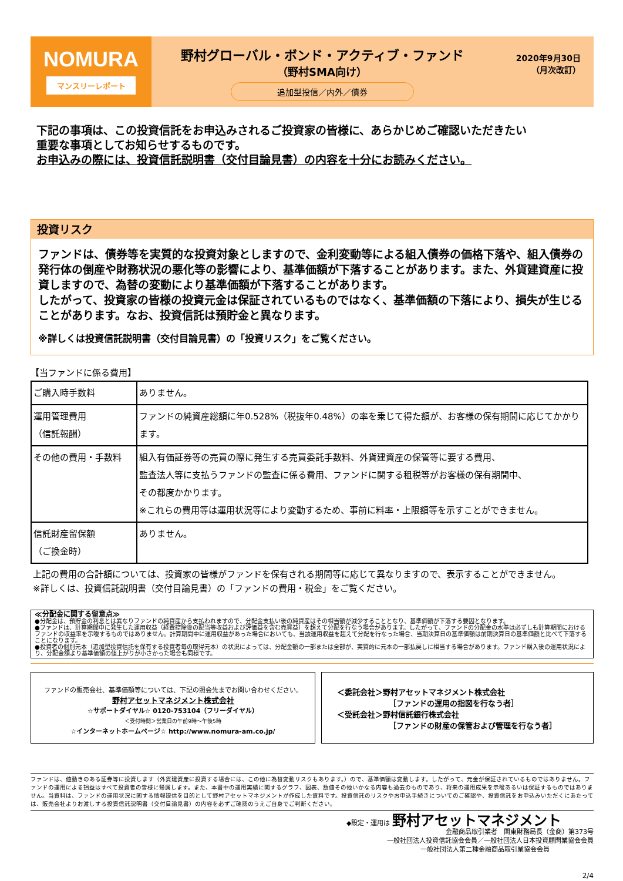NOMURA
マンスリーレポート
野村グローバル・ボンド・アクティブ・ファンド
（野村SMA向け）
追加型投信／内外／債券
2020年9月30日
（月次改訂）
下記の事項は、この投資信託をお申込みされるご投資家の皆様に、あらかじめご確認いただきたい
重要な事項としてお知らせするものです。
お申込みの際には、投資信託説明書（交付目論見書）の内容を十分にお読みください。
投資リスク
ファンドは、債券等を実質的な投資対象としますので、金利変動等による組入債券の価格下落や、組入債券の発行体の倒産や財務状況の悪化等の影響により、基準価額が下落することがあります。また、外貨建資産に投資しますので、為替の変動により基準価額が下落することがあります。
したがって、投資家の皆様の投資元金は保証されているものではなく、基準価額の下落により、損失が生じることがあります。なお、投資信託は預貯金と異なります。
※詳しくは投資信託説明書（交付目論見書）の「投資リスク」をご覧ください。
【当ファンドに係る費用】
| ご購入時手数料 | ありません。 |
| 運用管理費用 （信託報酬） | ファンドの純資産総額に年0.528%（税抜年0.48%）の率を乗じて得た額が、お客様の保有期間に応じてかかります。 |
| その他の費用・手数料 | 組入有価証券等の売買の際に発生する売買委託手数料、外貨建資産の保管等に要する費用、 監査法人等に支払うファンドの監査に係る費用、ファンドに関する租税等がお客様の保有期間中、 その都度かかります。 ※これらの費用等は運用状況等により変動するため、事前に料率・上限額等を示すことができません。 |
| 信託財産留保額 （ご換金時） | ありません。 |
上記の費用の合計額については、投資家の皆様がファンドを保有される期間等に応じて異なりますので、表示することができません。
※詳しくは、投資信託説明書（交付目論見書）の「ファンドの費用・税金」をご覧ください。
≪分配金に関する留意点≫
●分配金は、預貯金の利息とは異なりファンドの純資産から支払われますので、分配金支払い後の純資産はその相当額が減少することとなり、基準価額が下落する要因となります。
●ファンドは、計算期間中に発生した運用収益（経費控除後の配当等収益および評価益を含む売買益）を超えて分配を行なう場合があります。したがって、ファンドの分配金の水準は必ずしも計算期間におけるファンドの収益率を示唆するものではありません。計算期間中に運用収益があった場合においても、当該運用収益を超えて分配を行なった場合、当期決算日の基準価額は前期決算日の基準価額と比べて下落することになります。
●投資者の個別元本（追加型投資信託を保有する投資者毎の取得元本）の状況によっては、分配金額の一部または全部が、実質的に元本の一部払戻しに相当する場合があります。ファンド購入後の運用状況により、分配金額より基準価額の値上がりが小さかった場合も同様です。
ファンドの販売会社、基準価額等については、下記の照会先までお問い合わせください。
野村アセットマネジメント株式会社
☆サポートダイヤル☆ 0120-753104（フリーダイヤル）
＜受付時間＞営業日の午前9時～午後5時
☆インターネットホームページ☆ http://www.nomura-am.co.jp/
＜委託会社＞野村アセットマネジメント株式会社
［ファンドの運用の指図を行なう者］
＜受託会社＞野村信託銀行株式会社
［ファンドの財産の保管および管理を行なう者］
ファンドは、値動きのある証券等に投資します（外貨建資産に投資する場合には、この他に為替変動リスクもあります。）ので、基準価額は変動します。したがって、元金が保証されているものではありません。ファンドの運用による損益はすべて投資者の皆様に帰属します。また、本書中の運用実績に関するグラフ、図表、数値その他いかなる内容も過去のものであり、将来の運用成果を示唆あるいは保証するものではありません。当資料は、ファンドの運用状況に関する情報提供を目的として野村アセットマネジメントが作成した資料です。投資信託のリスクやお申込手続きについてのご確認や、投資信託をお申込みいただくにあたっては、販売会社よりお渡しする投資信託説明書（交付目論見書）の内容を必ずご確認のうえご自身でご判断ください。
◆設定・運用は 野村アセットマネジメント
金融商品取引業者　関東財務局長（金商）第373号
一般社団法人投資信託協会会員／一般社団法人日本投資顧問業協会会員
一般社団法人第二種金融商品取引業協会会員
2/4